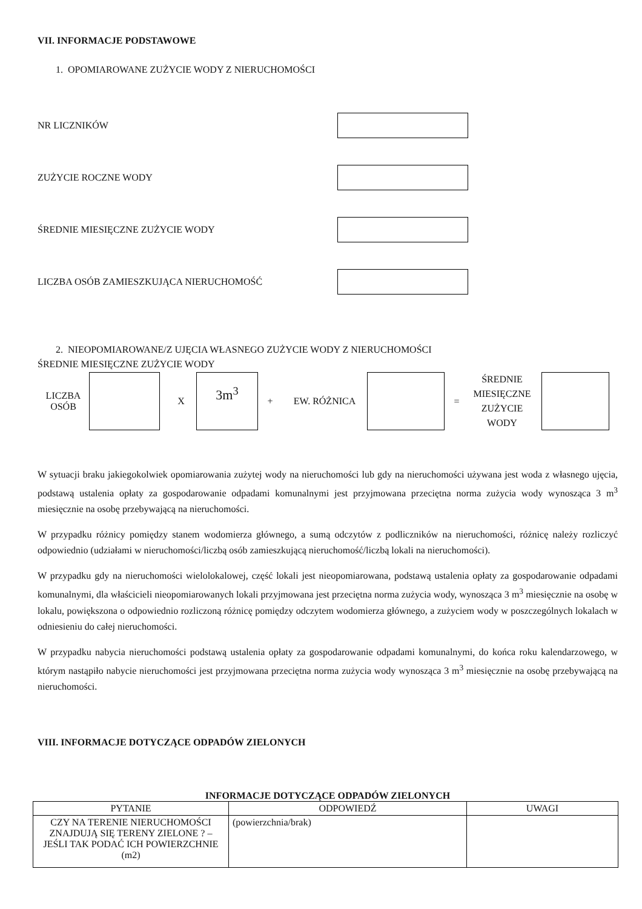VII. INFORMACJE PODSTAWOWE
1. OPOMIAROWANE ZUŻYCIE WODY Z NIERUCHOMOŚCI
NR LICZNIKÓW
ZUŻYCIE ROCZNE WODY
ŚREDNIE MIESIĘCZNE ZUŻYCIE WODY
LICZBA OSÓB ZAMIESZKUJĄCA NIERUCHOMOŚĆ
2. NIEOPOMIAROWANE/Z UJĘCIA WŁASNEGO ZUŻYCIE WODY Z NIERUCHOMOŚCI
ŚREDNIE MIESIĘCZNE ZUŻYCIE WODY
LICZBA OSÓB
X
3m<sup>3</sup>
+ EW. RÓŻNICA =
ŚREDNIE MIESIĘCZNE ZUŻYCIE WODY
W sytuacji braku jakiegokolwiek opomiarowania zużytej wody na nieruchomości lub gdy na nieruchomości używana jest woda z własnego ujęcia, podstawą ustalenia opłaty za gospodarowanie odpadami komunalnymi jest przyjmowana przeciętna norma zużycia wody wynosząca 3 m<sup>3</sup> miesięcznie na osobę przebywającą na nieruchomości.
W przypadku różnicy pomiędzy stanem wodomierza głównego, a sumą odczytów z podliczników na nieruchomości, różnicę należy rozliczyć odpowiednio (udziałami w nieruchomości/liczbą osób zamieszkującą nieruchomość/liczbą lokali na nieruchomości).
W przypadku gdy na nieruchomości wielolokalowej, część lokali jest nieopomiarowana, podstawą ustalenia opłaty za gospodarowanie odpadami komunalnymi, dla właścicieli nieopomiarowanych lokali przyjmowana jest przeciętna norma zużycia wody, wynosząca 3 m<sup>3</sup> miesięcznie na osobę w lokalu, powiększona o odpowiednio rozliczoną różnicę pomiędzy odczytem wodomierza głównego, a zużyciem wody w poszczególnych lokalach w odniesieniu do całej nieruchomości.
W przypadku nabycia nieruchomości podstawą ustalenia opłaty za gospodarowanie odpadami komunalnymi, do końca roku kalendarzowego, w którym nastąpiło nabycie nieruchomości jest przyjmowana przeciętna norma zużycia wody wynosząca 3 m<sup>3</sup> miesięcznie na osobę przebywającą na nieruchomości.
VIII. INFORMACJE DOTYCZĄCE ODPADÓW ZIELONYCH
INFORMACJE DOTYCZĄCE ODPADÓW ZIELONYCH
| PYTANIE | ODPOWIEDŹ | UWAGI |
| --- | --- | --- |
| CZY NA TERENIE NIERUCHOMOŚCI ZNAJDUJĄ SIĘ TERENY ZIELONE ? – JEŚLI TAK PODAĆ ICH POWIERZCHNIE (m2) | (powierzchnia/brak) | |